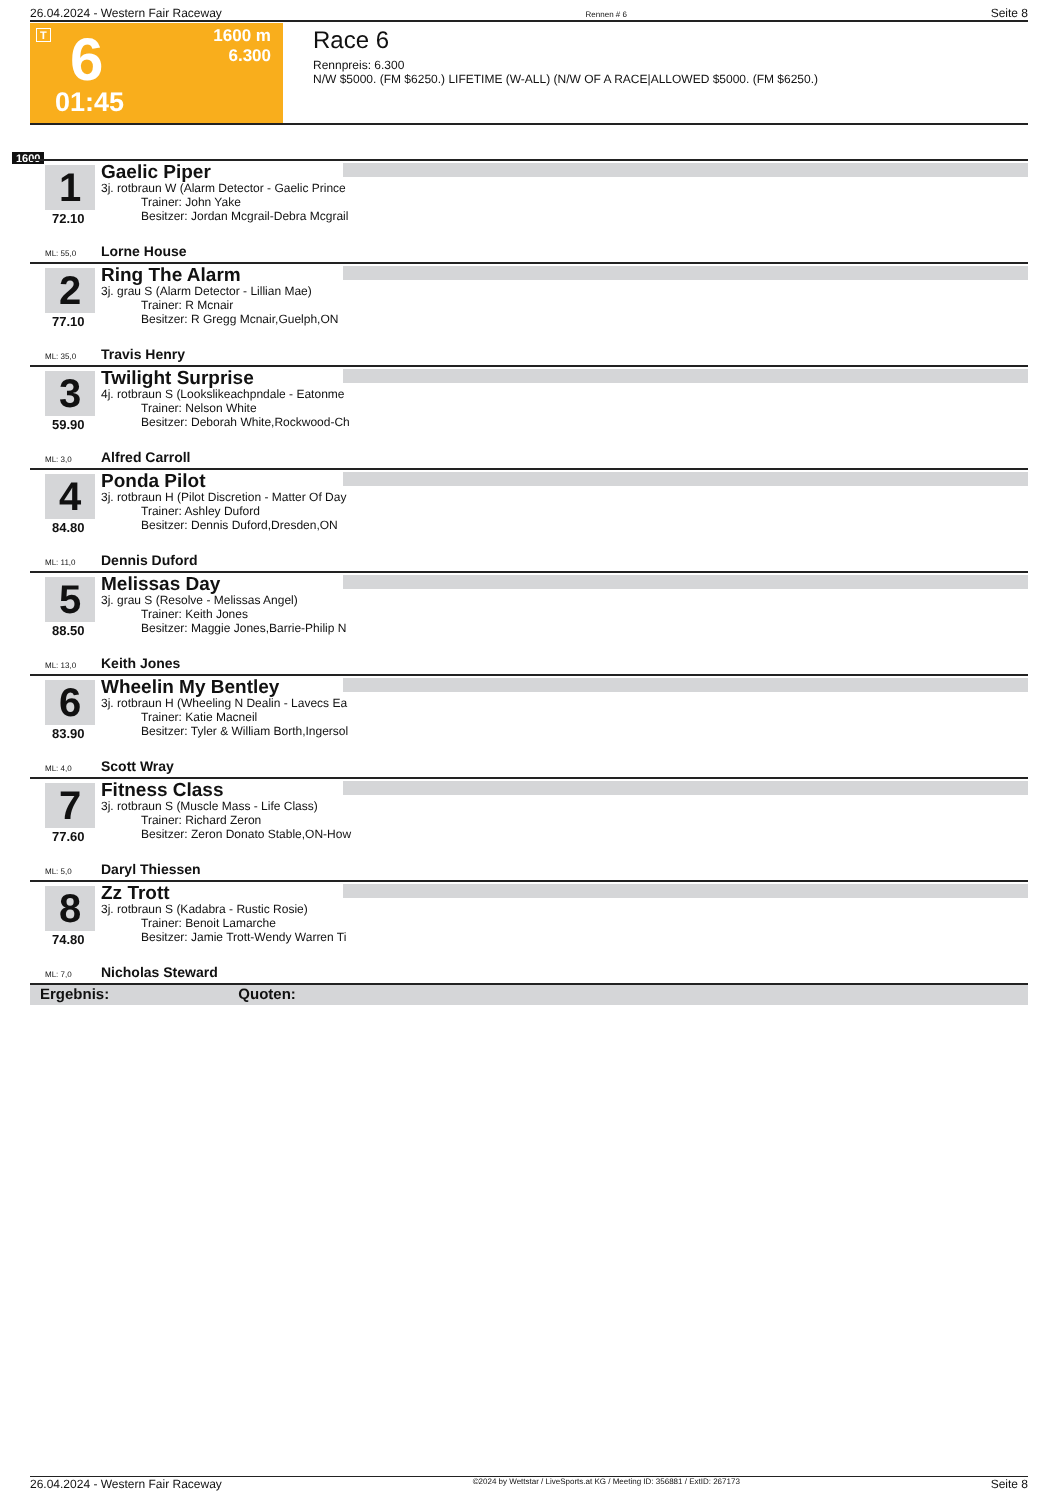26.04.2024 - Western Fair Raceway Rennen # 6 Seite 8
T 6 1600 m
6.300
01:45
Race 6
Rennpreis: 6.300
N/W $5000. (FM $6250.) LIFETIME (W-ALL) (N/W OF A RACE|ALLOWED $5000. (FM $6250.)
1600
1
72.10
Gaelic Piper
3j. rotbraun W (Alarm Detector - Gaelic Prince
Trainer: John Yake
Besitzer: Jordan Mcgrail-Debra Mcgrail
ML: 55,0 Lorne House
2
77.10
Ring The Alarm
3j. grau S (Alarm Detector - Lillian Mae)
Trainer: R Mcnair
Besitzer: R Gregg Mcnair,Guelph,ON
ML: 35,0 Travis Henry
3
59.90
Twilight Surprise
4j. rotbraun S (Lookslikeachpndale - Eatonme
Trainer: Nelson White
Besitzer: Deborah White,Rockwood-Ch
ML: 3,0 Alfred Carroll
4
84.80
Ponda Pilot
3j. rotbraun H (Pilot Discretion - Matter Of Day
Trainer: Ashley Duford
Besitzer: Dennis Duford,Dresden,ON
ML: 11,0 Dennis Duford
5
88.50
Melissas Day
3j. grau S (Resolve - Melissas Angel)
Trainer: Keith Jones
Besitzer: Maggie Jones,Barrie-Philip N
ML: 13,0 Keith Jones
6
83.90
Wheelin My Bentley
3j. rotbraun H (Wheeling N Dealin - Lavecs Ea
Trainer: Katie Macneil
Besitzer: Tyler & William Borth,Ingersol
ML: 4,0 Scott Wray
7
77.60
Fitness Class
3j. rotbraun S (Muscle Mass - Life Class)
Trainer: Richard Zeron
Besitzer: Zeron Donato Stable,ON-How
ML: 5,0 Daryl Thiessen
8
74.80
Zz Trott
3j. rotbraun S (Kadabra - Rustic Rosie)
Trainer: Benoit Lamarche
Besitzer: Jamie Trott-Wendy Warren Ti
ML: 7,0 Nicholas Steward
Ergebnis: Quoten:
26.04.2024 - Western Fair Raceway ©2024 by Wettstar / LiveSports.at KG / Meeting ID: 356881 / ExtID: 267173 Seite 8